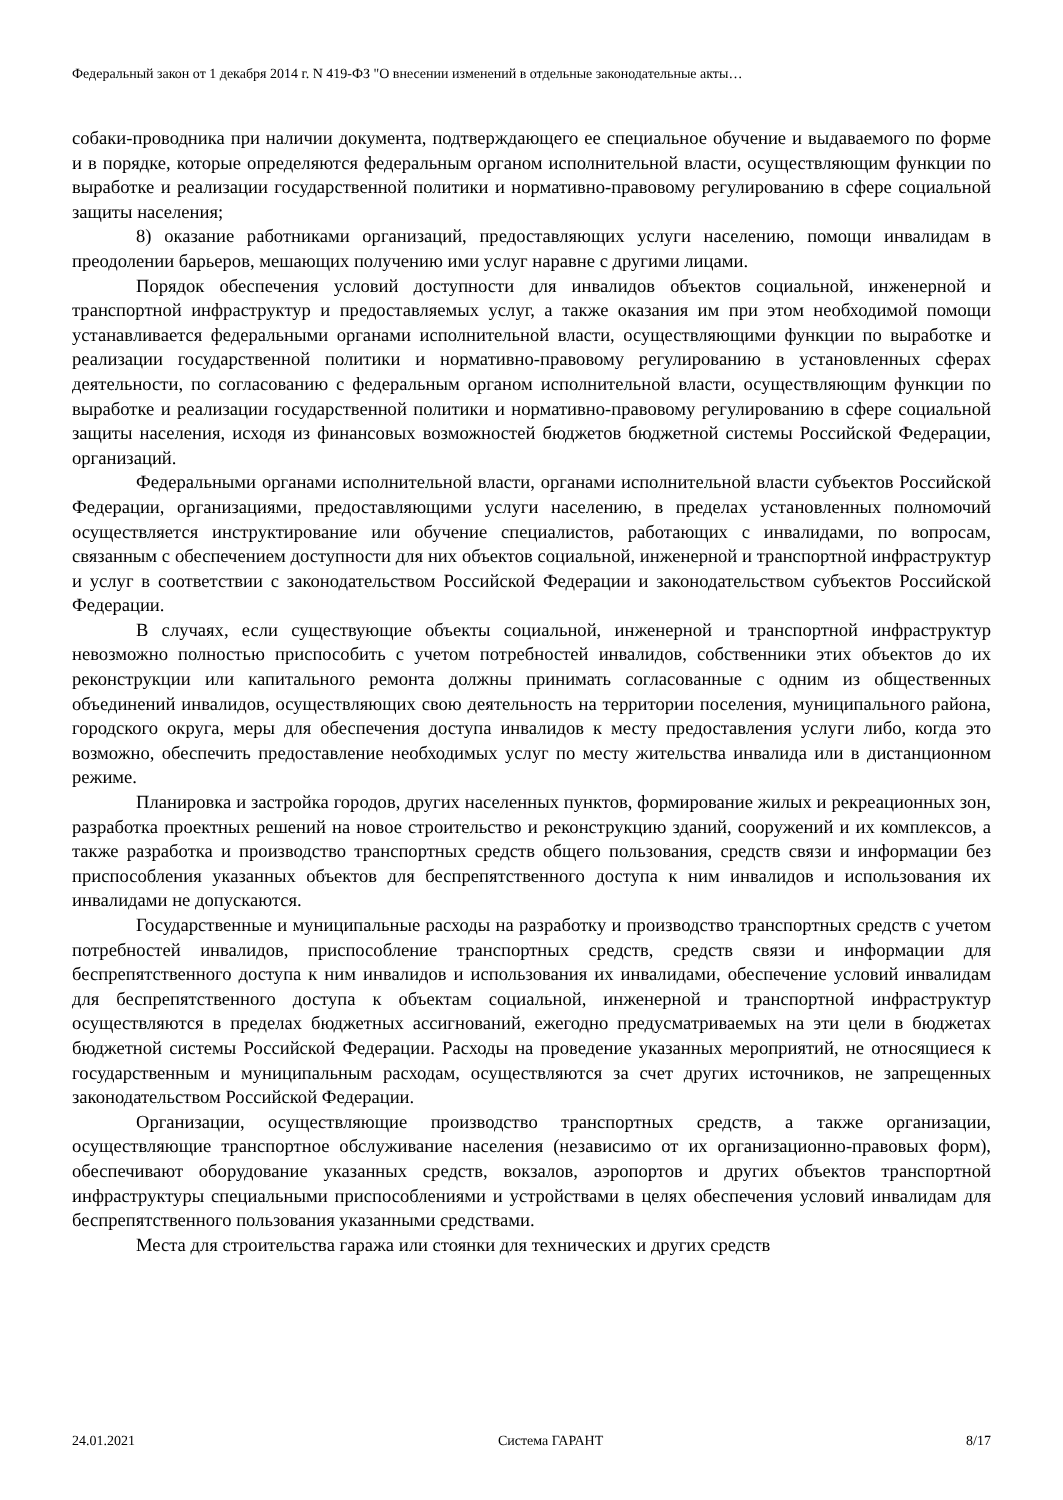Федеральный закон от 1 декабря 2014 г. N 419-ФЗ "О внесении изменений в отдельные законодательные акты…
собаки-проводника при наличии документа, подтверждающего ее специальное обучение и выдаваемого по форме и в порядке, которые определяются федеральным органом исполнительной власти, осуществляющим функции по выработке и реализации государственной политики и нормативно-правовому регулированию в сфере социальной защиты населения;
8) оказание работниками организаций, предоставляющих услуги населению, помощи инвалидам в преодолении барьеров, мешающих получению ими услуг наравне с другими лицами.
Порядок обеспечения условий доступности для инвалидов объектов социальной, инженерной и транспортной инфраструктур и предоставляемых услуг, а также оказания им при этом необходимой помощи устанавливается федеральными органами исполнительной власти, осуществляющими функции по выработке и реализации государственной политики и нормативно-правовому регулированию в установленных сферах деятельности, по согласованию с федеральным органом исполнительной власти, осуществляющим функции по выработке и реализации государственной политики и нормативно-правовому регулированию в сфере социальной защиты населения, исходя из финансовых возможностей бюджетов бюджетной системы Российской Федерации, организаций.
Федеральными органами исполнительной власти, органами исполнительной власти субъектов Российской Федерации, организациями, предоставляющими услуги населению, в пределах установленных полномочий осуществляется инструктирование или обучение специалистов, работающих с инвалидами, по вопросам, связанным с обеспечением доступности для них объектов социальной, инженерной и транспортной инфраструктур и услуг в соответствии с законодательством Российской Федерации и законодательством субъектов Российской Федерации.
В случаях, если существующие объекты социальной, инженерной и транспортной инфраструктур невозможно полностью приспособить с учетом потребностей инвалидов, собственники этих объектов до их реконструкции или капитального ремонта должны принимать согласованные с одним из общественных объединений инвалидов, осуществляющих свою деятельность на территории поселения, муниципального района, городского округа, меры для обеспечения доступа инвалидов к месту предоставления услуги либо, когда это возможно, обеспечить предоставление необходимых услуг по месту жительства инвалида или в дистанционном режиме.
Планировка и застройка городов, других населенных пунктов, формирование жилых и рекреационных зон, разработка проектных решений на новое строительство и реконструкцию зданий, сооружений и их комплексов, а также разработка и производство транспортных средств общего пользования, средств связи и информации без приспособления указанных объектов для беспрепятственного доступа к ним инвалидов и использования их инвалидами не допускаются.
Государственные и муниципальные расходы на разработку и производство транспортных средств с учетом потребностей инвалидов, приспособление транспортных средств, средств связи и информации для беспрепятственного доступа к ним инвалидов и использования их инвалидами, обеспечение условий инвалидам для беспрепятственного доступа к объектам социальной, инженерной и транспортной инфраструктур осуществляются в пределах бюджетных ассигнований, ежегодно предусматриваемых на эти цели в бюджетах бюджетной системы Российской Федерации. Расходы на проведение указанных мероприятий, не относящиеся к государственным и муниципальным расходам, осуществляются за счет других источников, не запрещенных законодательством Российской Федерации.
Организации, осуществляющие производство транспортных средств, а также организации, осуществляющие транспортное обслуживание населения (независимо от их организационно-правовых форм), обеспечивают оборудование указанных средств, вокзалов, аэропортов и других объектов транспортной инфраструктуры специальными приспособлениями и устройствами в целях обеспечения условий инвалидам для беспрепятственного пользования указанными средствами.
Места для строительства гаража или стоянки для технических и других средств
24.01.2021 Система ГАРАНТ 8/17